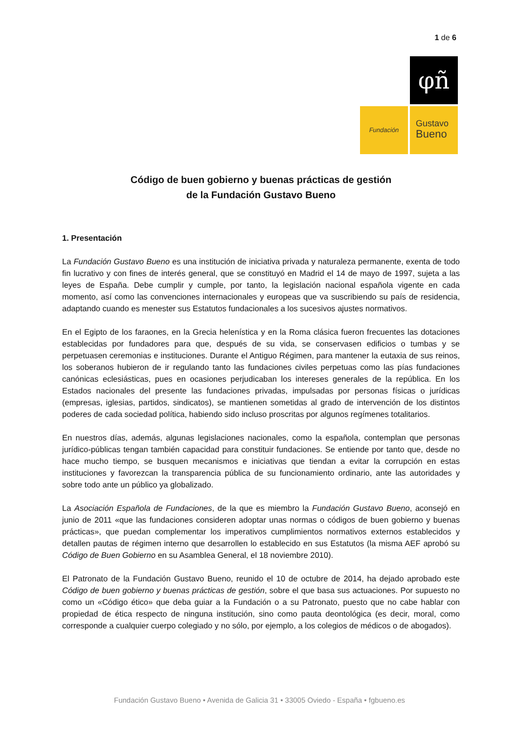1 de 6
φñ
Fundación
Gustavo
Bueno
Código de buen gobierno y buenas prácticas de gestión
de la Fundación Gustavo Bueno
1. Presentación
La Fundación Gustavo Bueno es una institución de iniciativa privada y naturaleza permanente, exenta de todo fin lucrativo y con fines de interés general, que se constituyó en Madrid el 14 de mayo de 1997, sujeta a las leyes de España. Debe cumplir y cumple, por tanto, la legislación nacional española vigente en cada momento, así como las convenciones internacionales y europeas que va suscribiendo su país de residencia, adaptando cuando es menester sus Estatutos fundacionales a los sucesivos ajustes normativos.
En el Egipto de los faraones, en la Grecia helenística y en la Roma clásica fueron frecuentes las dotaciones establecidas por fundadores para que, después de su vida, se conservasen edificios o tumbas y se perpetuasen ceremonias e instituciones. Durante el Antiguo Régimen, para mantener la eutaxia de sus reinos, los soberanos hubieron de ir regulando tanto las fundaciones civiles perpetuas como las pías fundaciones canónicas eclesiásticas, pues en ocasiones perjudicaban los intereses generales de la república. En los Estados nacionales del presente las fundaciones privadas, impulsadas por personas físicas o jurídicas (empresas, iglesias, partidos, sindicatos), se mantienen sometidas al grado de intervención de los distintos poderes de cada sociedad política, habiendo sido incluso proscritas por algunos regímenes totalitarios.
En nuestros días, además, algunas legislaciones nacionales, como la española, contemplan que personas jurídico-públicas tengan también capacidad para constituir fundaciones. Se entiende por tanto que, desde no hace mucho tiempo, se busquen mecanismos e iniciativas que tiendan a evitar la corrupción en estas instituciones y favorezcan la transparencia pública de su funcionamiento ordinario, ante las autoridades y sobre todo ante un público ya globalizado.
La Asociación Española de Fundaciones, de la que es miembro la Fundación Gustavo Bueno, aconsejó en junio de 2011 «que las fundaciones consideren adoptar unas normas o códigos de buen gobierno y buenas prácticas», que puedan complementar los imperativos cumplimientos normativos externos establecidos y detallen pautas de régimen interno que desarrollen lo establecido en sus Estatutos (la misma AEF aprobó su Código de Buen Gobierno en su Asamblea General, el 18 noviembre 2010).
El Patronato de la Fundación Gustavo Bueno, reunido el 10 de octubre de 2014, ha dejado aprobado este Código de buen gobierno y buenas prácticas de gestión, sobre el que basa sus actuaciones. Por supuesto no como un «Código ético» que deba guiar a la Fundación o a su Patronato, puesto que no cabe hablar con propiedad de ética respecto de ninguna institución, sino como pauta deontológica (es decir, moral, como corresponde a cualquier cuerpo colegiado y no sólo, por ejemplo, a los colegios de médicos o de abogados).
Fundación Gustavo Bueno • Avenida de Galicia 31 • 33005 Oviedo - España • fgbueno.es